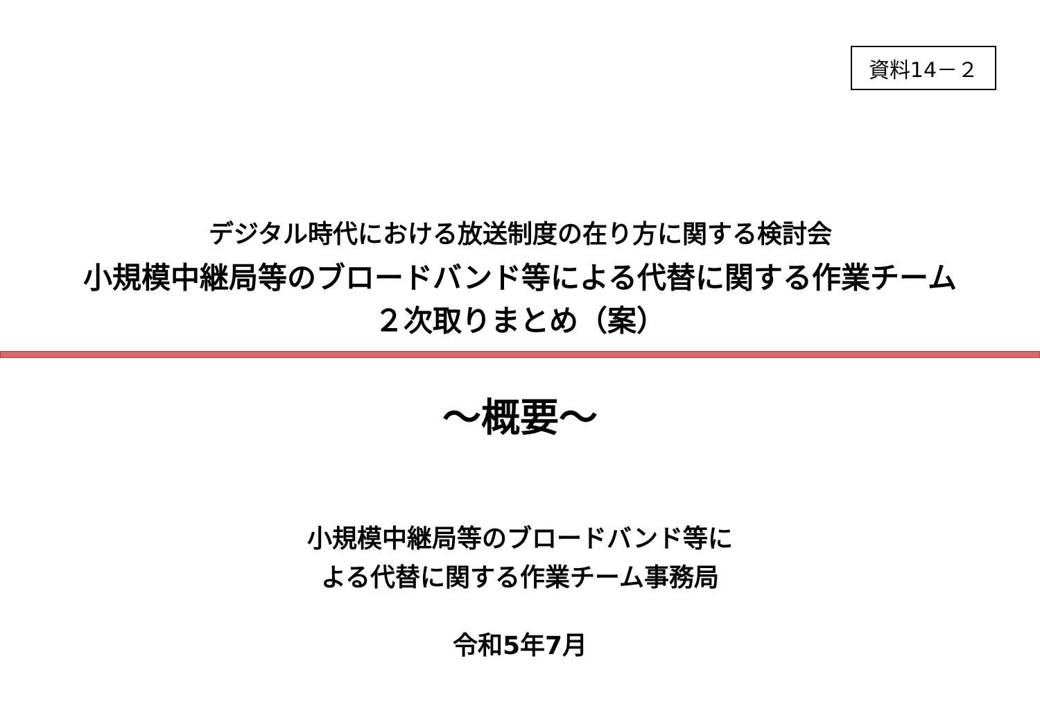資料14－２
デジタル時代における放送制度の在り方に関する検討会
小規模中継局等のブロードバンド等による代替に関する作業チーム
２次取りまとめ（案）
～概要～
小規模中継局等のブロードバンド等に
よる代替に関する作業チーム事務局
令和5年7月